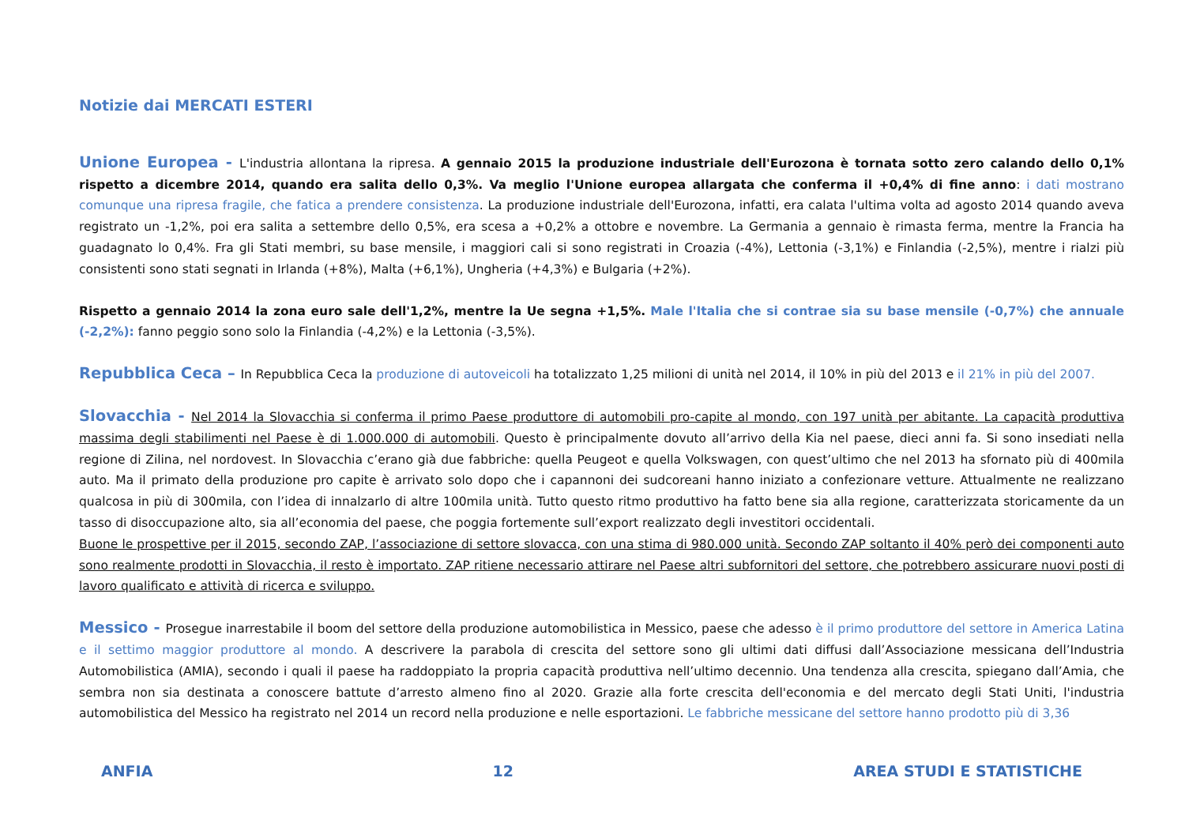Notizie dai MERCATI ESTERI
Unione Europea - L'industria allontana la ripresa. A gennaio 2015 la produzione industriale dell'Eurozona è tornata sotto zero calando dello 0,1% rispetto a dicembre 2014, quando era salita dello 0,3%. Va meglio l'Unione europea allargata che conferma il +0,4% di fine anno: i dati mostrano comunque una ripresa fragile, che fatica a prendere consistenza. La produzione industriale dell'Eurozona, infatti, era calata l'ultima volta ad agosto 2014 quando aveva registrato un -1,2%, poi era salita a settembre dello 0,5%, era scesa a +0,2% a ottobre e novembre. La Germania a gennaio è rimasta ferma, mentre la Francia ha guadagnato lo 0,4%. Fra gli Stati membri, su base mensile, i maggiori cali si sono registrati in Croazia (-4%), Lettonia (-3,1%) e Finlandia (-2,5%), mentre i rialzi più consistenti sono stati segnati in Irlanda (+8%), Malta (+6,1%), Ungheria (+4,3%) e Bulgaria (+2%).
Rispetto a gennaio 2014 la zona euro sale dell'1,2%, mentre la Ue segna +1,5%. Male l'Italia che si contrae sia su base mensile (-0,7%) che annuale (-2,2%): fanno peggio sono solo la Finlandia (-4,2%) e la Lettonia (-3,5%).
Repubblica Ceca – In Repubblica Ceca la produzione di autoveicoli ha totalizzato 1,25 milioni di unità nel 2014, il 10% in più del 2013 e il 21% in più del 2007.
Slovacchia - Nel 2014 la Slovacchia si conferma il primo Paese produttore di automobili pro-capite al mondo, con 197 unità per abitante. La capacità produttiva massima degli stabilimenti nel Paese è di 1.000.000 di automobili. Questo è principalmente dovuto all’arrivo della Kia nel paese, dieci anni fa. Si sono insediati nella regione di Zilina, nel nordovest. In Slovacchia c’erano già due fabbriche: quella Peugeot e quella Volkswagen, con quest’ultimo che nel 2013 ha sfornato più di 400mila auto. Ma il primato della produzione pro capite è arrivato solo dopo che i capannoni dei sudcoreani hanno iniziato a confezionare vetture. Attualmente ne realizzano qualcosa in più di 300mila, con l’idea di innalzarlo di altre 100mila unità. Tutto questo ritmo produttivo ha fatto bene sia alla regione, caratterizzata storicamente da un tasso di disoccupazione alto, sia all’economia del paese, che poggia fortemente sull’export realizzato degli investitori occidentali.
Buone le prospettive per il 2015, secondo ZAP, l’associazione di settore slovacca, con una stima di 980.000 unità. Secondo ZAP soltanto il 40% però dei componenti auto sono realmente prodotti in Slovacchia, il resto è importato. ZAP ritiene necessario attirare nel Paese altri subfornitori del settore, che potrebbero assicurare nuovi posti di lavoro qualificato e attività di ricerca e sviluppo.
Messico - Prosegue inarrestabile il boom del settore della produzione automobilistica in Messico, paese che adesso è il primo produttore del settore in America Latina e il settimo maggior produttore al mondo. A descrivere la parabola di crescita del settore sono gli ultimi dati diffusi dall’Associazione messicana dell’Industria Automobilistica (AMIA), secondo i quali il paese ha raddoppiato la propria capacità produttiva nell’ultimo decennio. Una tendenza alla crescita, spiegano dall’Amia, che sembra non sia destinata a conoscere battute d’arresto almeno fino al 2020. Grazie alla forte crescita dell'economia e del mercato degli Stati Uniti, l'industria automobilistica del Messico ha registrato nel 2014 un record nella produzione e nelle esportazioni. Le fabbriche messicane del settore hanno prodotto più di 3,36
ANFIA 12 AREA STUDI E STATISTICHE